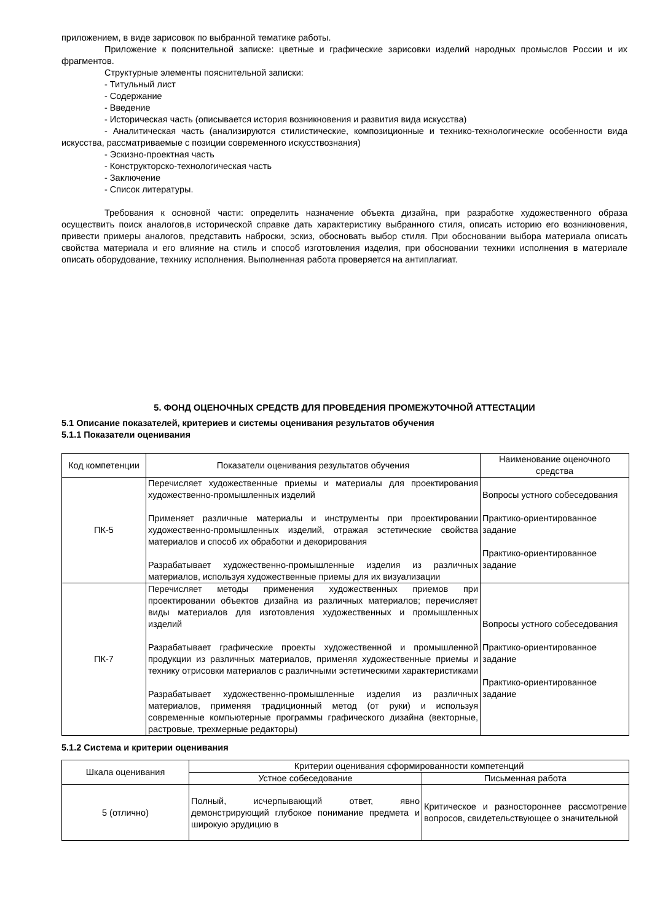приложением, в виде зарисовок по выбранной тематике работы.
Приложение к пояснительной записке: цветные и графические зарисовки изделий народных промыслов России и их фрагментов.
Структурные элементы пояснительной записки:
- Титульный лист
- Содержание
- Введение
- Историческая часть (описывается история возникновения и развития вида искусства)
- Аналитическая часть (анализируются стилистические, композиционные и технико-технологические особенности вида искусства, рассматриваемые с позиции современного искусствознания)
- Эскизно-проектная часть
- Конструкторско-технологическая часть
- Заключение
- Список литературы.
Требования к основной части: определить назначение объекта дизайна, при разработке художественного образа осуществить поиск аналогов,в исторической справке дать характеристику выбранного стиля, описать историю его возникновения, привести примеры аналогов, представить наброски, эскиз, обосновать выбор стиля. При обосновании выбора материала описать свойства материала и его влияние на стиль и способ изготовления изделия, при обосновании техники исполнения в материале описать оборудование, технику исполнения. Выполненная работа проверяется на антиплагиат.
5. ФОНД ОЦЕНОЧНЫХ СРЕДСТВ ДЛЯ ПРОВЕДЕНИЯ ПРОМЕЖУТОЧНОЙ АТТЕСТАЦИИ
5.1 Описание показателей, критериев и системы оценивания результатов обучения
5.1.1 Показатели оценивания
| Код компетенции | Показатели оценивания результатов обучения | Наименование оценочного средства |
| --- | --- | --- |
| ПК-5 | Перечисляет художественные приемы и материалы для проектирования художественно-промышленных изделий Применяет различные материалы и инструменты при проектировании художественно-промышленных изделий, отражая эстетические свойства материалов и способ их обработки и декорирования Разрабатывает художественно-промышленные изделия из различных материалов, используя художественные приемы для их визуализации | Вопросы устного собеседования Практико-ориентированное задание Практико-ориентированное задание |
| ПК-7 | Перечисляет методы применения художественных приемов при проектировании объектов дизайна из различных материалов; перечисляет виды материалов для изготовления художественных и промышленных изделий Разрабатывает графические проекты художественной и промышленной продукции из различных материалов, применяя художественные приемы и технику отрисовки материалов с различными эстетическими характеристиками Разрабатывает художественно-промышленные изделия из различных материалов, применяя традиционный метод (от руки) и используя современные компьютерные программы графического дизайна (векторные, растровые, трехмерные редакторы) | Вопросы устного собеседования Практико-ориентированное задание Практико-ориентированное задание |
5.1.2 Система и критерии оценивания
| Шкала оценивания | Критерии оценивания сформированности компетенций | |
| --- | --- | --- |
| | Устное собеседование | Письменная работа |
| 5 (отлично) | Полный, исчерпывающий ответ, явно демонстрирующий глубокое понимание предмета и широкую эрудицию в | Критическое и разностороннее рассмотрение вопросов, свидетельствующее о значительной |